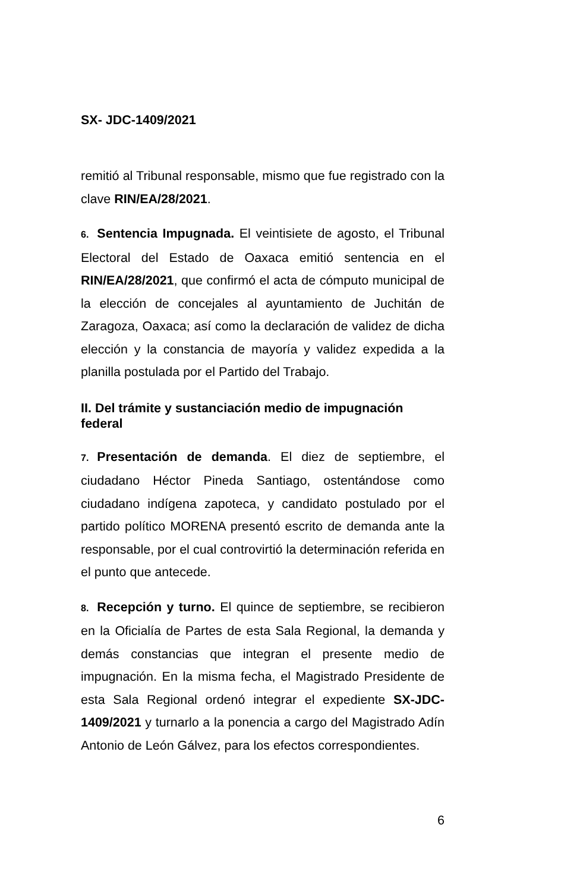SX- JDC-1409/2021
remitió al Tribunal responsable, mismo que fue registrado con la clave RIN/EA/28/2021.
6. Sentencia Impugnada. El veintisiete de agosto, el Tribunal Electoral del Estado de Oaxaca emitió sentencia en el RIN/EA/28/2021, que confirmó el acta de cómputo municipal de la elección de concejales al ayuntamiento de Juchitán de Zaragoza, Oaxaca; así como la declaración de validez de dicha elección y la constancia de mayoría y validez expedida a la planilla postulada por el Partido del Trabajo.
II. Del trámite y sustanciación medio de impugnación federal
7. Presentación de demanda. El diez de septiembre, el ciudadano Héctor Pineda Santiago, ostentándose como ciudadano indígena zapoteca, y candidato postulado por el partido político MORENA presentó escrito de demanda ante la responsable, por el cual controvirtió la determinación referida en el punto que antecede.
8. Recepción y turno. El quince de septiembre, se recibieron en la Oficialía de Partes de esta Sala Regional, la demanda y demás constancias que integran el presente medio de impugnación. En la misma fecha, el Magistrado Presidente de esta Sala Regional ordenó integrar el expediente SX-JDC-1409/2021 y turnarlo a la ponencia a cargo del Magistrado Adín Antonio de León Gálvez, para los efectos correspondientes.
6